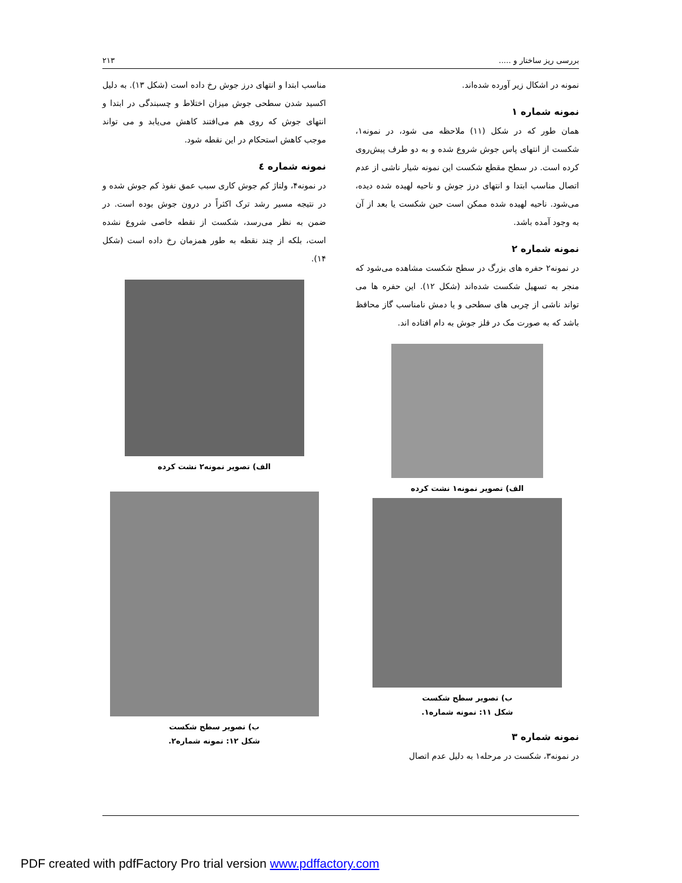بررسی ریز ساختار و ..... ۲۱۳
نمونه در اشکال زیر آورده شده‌اند.
نمونه شماره ۱
همان طور که در شکل (۱۱) ملاحظه می شود، در نمونه۱، شکست از انتهای پاس جوش شروع شده و به دو طرف پیش‌روی کرده است. در سطح مقطع شکست این نمونه شیار ناشی از عدم اتصال مناسب ابتدا و انتهای درز جوش و ناحیه لهیده شده دیده، می‌شود. ناحیه لهیده شده ممکن است حین شکست یا بعد از آن به وجود آمده باشد.
نمونه شماره ۲
در نمونه۲ حفره های بزرگ در سطح شکست مشاهده می‌شود که منجر به تسهیل شکست شده‌اند (شکل ۱۲). این حفره ها می تواند ناشی از چربی های سطحی و یا دمش نامناسب گاز محافظ باشد که به صورت مک در فلز جوش به دام افتاده اند.
الف) تصویر نمونه۱ نشت کرده
ب) تصویر سطح شکست
شکل ۱۱: نمونه شماره۱.
نمونه شماره ۳
در نمونه۳، شکست در مرحله۱ به دلیل عدم اتصال
مناسب ابتدا و انتهای درز جوش رخ داده است (شکل ۱۳). به دلیل اکسید شدن سطحی جوش میزان اختلاط و چسبندگی در ابتدا و انتهای جوش که روی هم می‌افتند کاهش می‌یابد و می تواند موجب کاهش استحکام در این نقطه شود.
نمونه شماره ٤
در نمونه۴، ولتاژ کم جوش کاری سبب عمق نفوذ کم جوش شده و در نتیجه مسیر رشد ترک اکثراً در درون جوش بوده است. در ضمن به نظر می‌رسد، شکست از نقطه خاصی شروع نشده است، بلکه از چند نقطه به طور همزمان رخ داده است (شکل ۱۴).
الف) تصویر نمونه۲ نشت کرده
ب) تصویر سطح شکست
شکل ۱۲: نمونه شماره۲.
PDF created with pdfFactory Pro trial version www.pdffactory.com